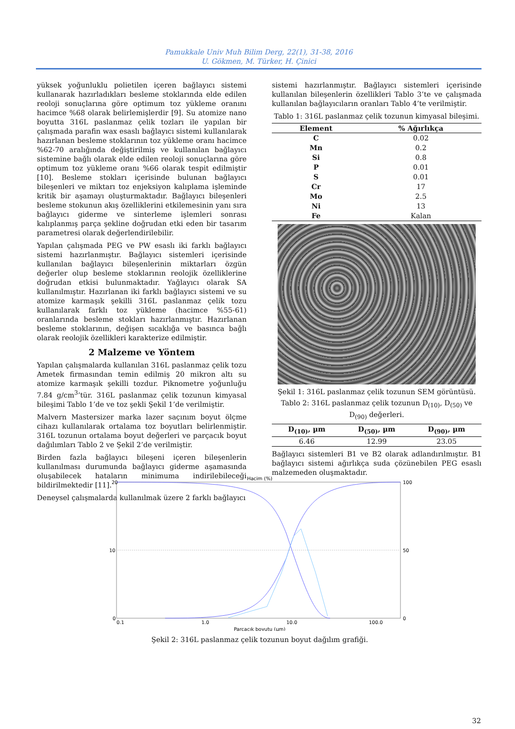Pamukkale Univ Muh Bilim Derg, 22(1), 31-38, 2016
U. Gökmen, M. Türker, H. Çinici
yüksek yoğunluklu polietilen içeren bağlayıcı sistemi kullanarak hazırladıkları besleme stoklarında elde edilen reoloji sonuçlarına göre optimum toz yükleme oranını hacimce %68 olarak belirlemişlerdir [9]. Su atomize nano boyutta 316L paslanmaz çelik tozları ile yapılan bir çalışmada parafin wax esaslı bağlayıcı sistemi kullanılarak hazırlanan besleme stoklarının toz yükleme oranı hacimce %62-70 aralığında değiştirilmiş ve kullanılan bağlayıcı sistemine bağlı olarak elde edilen reoloji sonuçlarına göre optimum toz yükleme oranı %66 olarak tespit edilmiştir [10]. Besleme stokları içerisinde bulunan bağlayıcı bileşenleri ve miktarı toz enjeksiyon kalıplama işleminde kritik bir aşamayı oluşturmaktadır. Bağlayıcı bileşenleri besleme stokunun akış özelliklerini etkilemesinin yanı sıra bağlayıcı giderme ve sinterleme işlemleri sonrası kalıplanmış parça şekline doğrudan etki eden bir tasarım parametresi olarak değerlendirilebilir.
Yapılan çalışmada PEG ve PW esaslı iki farklı bağlayıcı sistemi hazırlanmıştır. Bağlayıcı sistemleri içerisinde kullanılan bağlayıcı bileşenlerinin miktarları özgün değerler olup besleme stoklarının reolojik özelliklerine doğrudan etkisi bulunmaktadır. Yağlayıcı olarak SA kullanılmıştır. Hazırlanan iki farklı bağlayıcı sistemi ve su atomize karmaşık şekilli 316L paslanmaz çelik tozu kullanılarak farklı toz yükleme (hacimce %55-61) oranlarında besleme stokları hazırlanmıştır. Hazırlanan besleme stoklarının, değişen sıcaklığa ve basınca bağlı olarak reolojik özellikleri karakterize edilmiştir.
2 Malzeme ve Yöntem
Yapılan çalışmalarda kullanılan 316L paslanmaz çelik tozu Ametek firmasından temin edilmiş 20 mikron altı su atomize karmaşık şekilli tozdur. Piknometre yoğunluğu 7.84 g/cm<sup>3</sup>’tür. 316L paslanmaz çelik tozunun kimyasal bileşimi Tablo 1’de ve toz şekli Şekil 1’de verilmiştir.
Malvern Mastersizer marka lazer saçınım boyut ölçme cihazı kullanılarak ortalama toz boyutları belirlenmiştir. 316L tozunun ortalama boyut değerleri ve parçacık boyut dağılımları Tablo 2 ve Şekil 2’de verilmiştir.
Birden fazla bağlayıcı bileşeni içeren bileşenlerin kullanılması durumunda bağlayıcı giderme aşamasında oluşabilecek hataların minimuma indirilebileceği bildirilmektedir [11].
Deneysel çalışmalarda kullanılmak üzere 2 farklı bağlayıcı
sistemi hazırlanmıştır. Bağlayıcı sistemleri içerisinde kullanılan bileşenlerin özellikleri Tablo 3’te ve çalışmada kullanılan bağlayıcıların oranları Tablo 4’te verilmiştir.
Tablo 1: 316L paslanmaz çelik tozunun kimyasal bileşimi.
| Element | % Ağırlıkça |
| --- | --- |
| C | 0.02 |
| Mn | 0.2 |
| Si | 0.8 |
| P | 0.01 |
| S | 0.01 |
| Cr | 17 |
| Mo | 2.5 |
| Ni | 13 |
| Fe | Kalan |
Şekil 1: 316L paslanmaz çelik tozunun SEM görüntüsü.
Tablo 2: 316L paslanmaz çelik tozunun D<sub>(10)</sub>, D<sub>(50)</sub> ve D<sub>(90)</sub> değerleri.
| D<sub>(10)</sub>, µm | D<sub>(50)</sub>, µm | D<sub>(90)</sub>, µm |
| --- | --- | --- |
| 6.46 | 12.99 | 23.05 |
Bağlayıcı sistemleri B1 ve B2 olarak adlandırılmıştır. B1 bağlayıcı sistemi ağırlıkça suda çözünebilen PEG esaslı malzemeden oluşmaktadır.
Hacim (%)
20
10
0
100
50
0
0.1
1.0
10.0
100.0
Parçacık boyutu (µm)
Şekil 2: 316L paslanmaz çelik tozunun boyut dağılım grafiği.
32